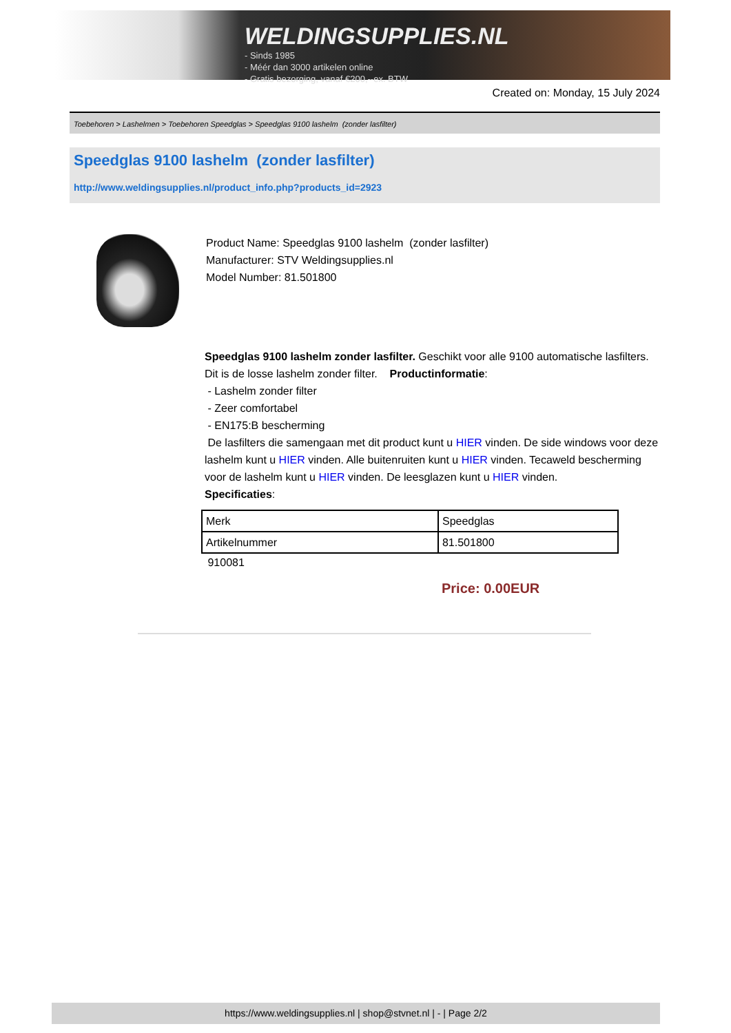WELDINGSUPPLIES.NL
- Sinds 1985
- Méér dan 3000 artikelen online
- Gratis bezorging, vanaf €200,--ex. BTW
Created on: Monday, 15 July 2024
Toebehoren > Lashelmen > Toebehoren Speedglas > Speedglas 9100 lashelm (zonder lasfilter)
Speedglas 9100 lashelm (zonder lasfilter)
http://www.weldingsupplies.nl/product_info.php?products_id=2923
Product Name: Speedglas 9100 lashelm (zonder lasfilter)
Manufacturer: STV Weldingsupplies.nl
Model Number: 81.501800
Speedglas 9100 lashelm zonder lasfilter. Geschikt voor alle 9100 automatische lasfilters. Dit is de losse lashelm zonder filter. Productinformatie:
- Lashelm zonder filter
- Zeer comfortabel
- EN175:B bescherming
De lasfilters die samengaan met dit product kunt u HIER vinden. De side windows voor deze lashelm kunt u HIER vinden. Alle buitenruiten kunt u HIER vinden. Tecaweld bescherming voor de lashelm kunt u HIER vinden. De leesglazen kunt u HIER vinden.
Specificaties:
| Merk | Speedglas |
| Artikelnummer | 81.501800 |
910081
Price: 0.00EUR
https://www.weldingsupplies.nl | shop@stvnet.nl | - | Page 2/2